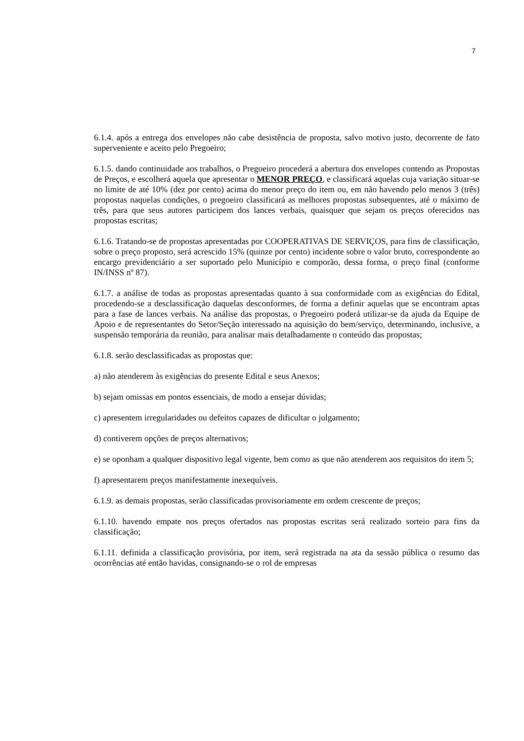7
6.1.4. após a entrega dos envelopes não cabe desistência de proposta, salvo motivo justo, decorrente de fato superveniente e aceito pelo Pregoeiro;
6.1.5. dando continuidade aos trabalhos, o Pregoeiro procederá a abertura dos envelopes contendo as Propostas de Preços, e escolherá aquela que apresentar o MENOR PREÇO, e classificará aquelas cuja variação situar-se no limite de até 10% (dez por cento) acima do menor preço do item ou, em não havendo pelo menos 3 (três) propostas naquelas condições, o pregoeiro classificará as melhores propostas subsequentes, até o máximo de três, para que seus autores participem dos lances verbais, quaisquer que sejam os preços oferecidos nas propostas escritas;
6.1.6. Tratando-se de propostas apresentadas por COOPERATIVAS DE SERVIÇOS, para fins de classificação, sobre o preço proposto, será acrescido 15% (quinze por cento) incidente sobre o valor bruto, correspondente ao encargo previdenciário a ser suportado pelo Município e comporão, dessa forma, o preço final (conforme IN/INSS nº 87).
6.1.7. a análise de todas as propostas apresentadas quanto à sua conformidade com as exigências do Edital, procedendo-se a desclassificação daquelas desconformes, de forma a definir aquelas que se encontram aptas para a fase de lances verbais. Na análise das propostas, o Pregoeiro poderá utilizar-se da ajuda da Equipe de Apoio e de representantes do Setor/Seção interessado na aquisição do bem/serviço, determinando, inclusive, a suspensão temporária da reunião, para analisar mais detalhadamente o conteúdo das propostas;
6.1.8. serão desclassificadas as propostas que:
a) não atenderem às exigências do presente Edital e seus Anexos;
b) sejam omissas em pontos essenciais, de modo a ensejar dúvidas;
c) apresentem irregularidades ou defeitos capazes de dificultar o julgamento;
d) contiverem opções de preços alternativos;
e) se oponham a qualquer dispositivo legal vigente, bem como as que não atenderem aos requisitos do item 5;
f) apresentarem preços manifestamente inexequíveis.
6.1.9. as demais propostas, serão classificadas provisoriamente em ordem crescente de preços;
6.1.10. havendo empate nos preços ofertados nas propostas escritas será realizado sorteio para fins da classificação;
6.1.11. definida a classificação provisória, por item, será registrada na ata da sessão pública o resumo das ocorrências até então havidas, consignando-se o rol de empresas